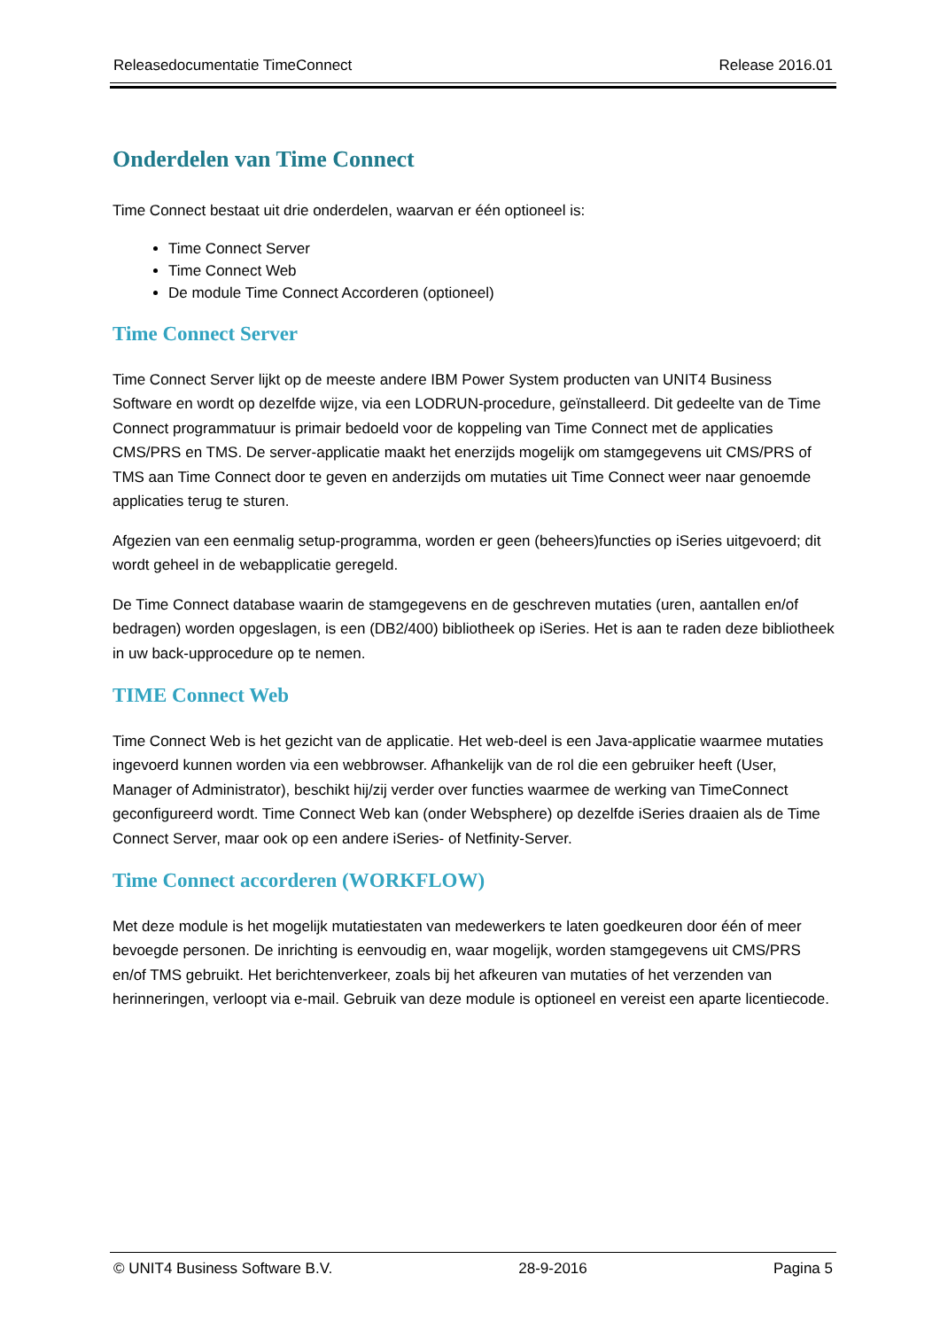Releasedocumentatie TimeConnect Release 2016.01
Onderdelen van Time Connect
Time Connect bestaat uit drie onderdelen, waarvan er één optioneel is:
Time Connect Server
Time Connect Web
De module Time Connect Accorderen (optioneel)
Time Connect Server
Time Connect Server lijkt op de meeste andere IBM Power System producten van UNIT4 Business Software en wordt op dezelfde wijze, via een LODRUN-procedure, geïnstalleerd. Dit gedeelte van de Time Connect programmatuur is primair bedoeld voor de koppeling van Time Connect met de applicaties CMS/PRS en TMS. De server-applicatie maakt het enerzijds mogelijk om stamgegevens uit CMS/PRS of TMS aan Time Connect door te geven en anderzijds om mutaties uit Time Connect weer naar genoemde applicaties terug te sturen.
Afgezien van een eenmalig setup-programma, worden er geen (beheers)functies op iSeries uitgevoerd; dit wordt geheel in de webapplicatie geregeld.
De Time Connect database waarin de stamgegevens en de geschreven mutaties (uren, aantallen en/of bedragen) worden opgeslagen, is een (DB2/400) bibliotheek op iSeries. Het is aan te raden deze bibliotheek in uw back-upprocedure op te nemen.
TIME Connect Web
Time Connect Web is het gezicht van de applicatie. Het web-deel is een Java-applicatie waarmee mutaties ingevoerd kunnen worden via een webbrowser. Afhankelijk van de rol die een gebruiker heeft (User, Manager of Administrator), beschikt hij/zij verder over functies waarmee de werking van TimeConnect geconfigureerd wordt. Time Connect Web kan (onder Websphere) op dezelfde iSeries draaien als de Time Connect Server, maar ook op een andere iSeries- of Netfinity-Server.
Time Connect accorderen (WORKFLOW)
Met deze module is het mogelijk mutatiestaten van medewerkers te laten goedkeuren door één of meer bevoegde personen. De inrichting is eenvoudig en, waar mogelijk, worden stamgegevens uit CMS/PRS en/of TMS gebruikt. Het berichtenverkeer, zoals bij het afkeuren van mutaties of het verzenden van herinneringen, verloopt via e-mail. Gebruik van deze module is optioneel en vereist een aparte licentiecode.
© UNIT4 Business Software B.V. 28-9-2016 Pagina 5